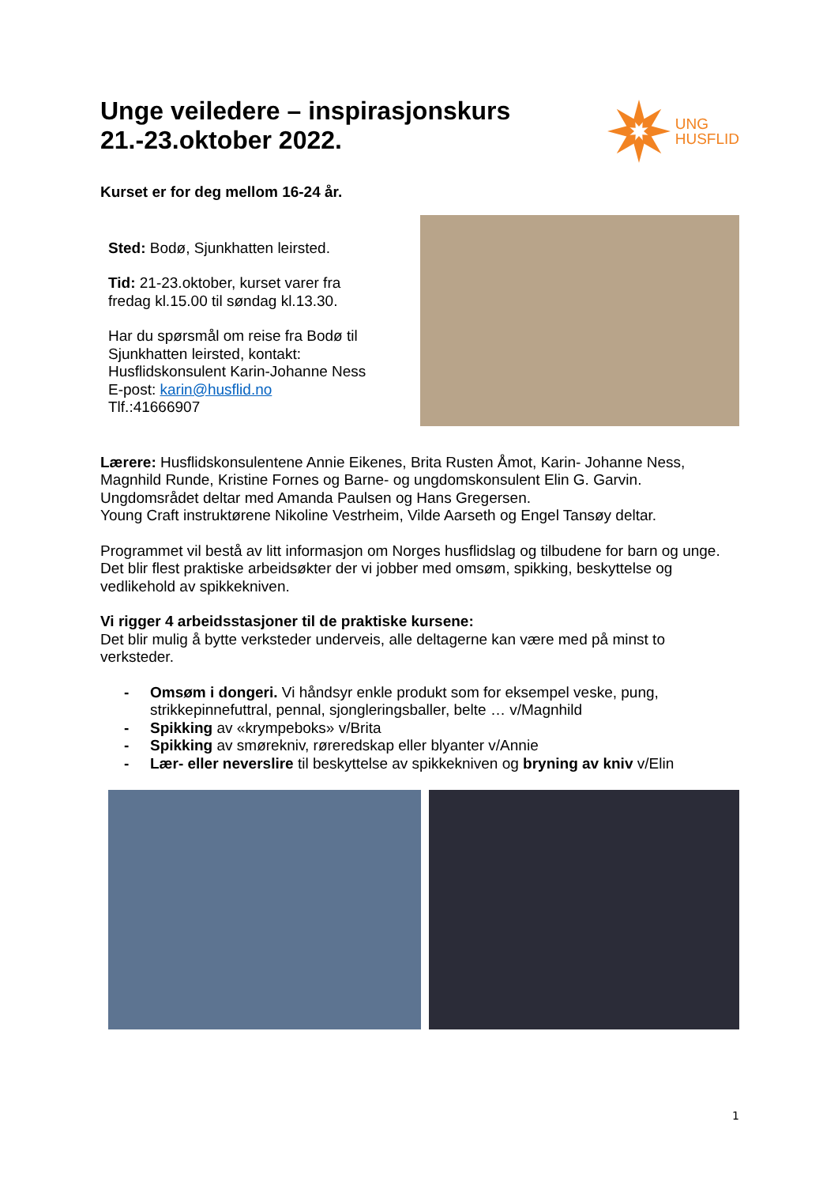Unge veiledere – inspirasjonskurs
21.-23.oktober 2022.
UNG
HUSFLID
Kurset er for deg mellom 16-24 år.
Sted: Bodø, Sjunkhatten leirsted.
Tid: 21-23.oktober, kurset varer fra
fredag kl.15.00 til søndag kl.13.30.
Har du spørsmål om reise fra Bodø til
Sjunkhatten leirsted, kontakt:
Husflidskonsulent Karin-Johanne Ness
E-post: karin@husflid.no
Tlf.:41666907
Lærere: Husflidskonsulentene Annie Eikenes, Brita Rusten Åmot, Karin- Johanne Ness, Magnhild Runde, Kristine Fornes og Barne- og ungdomskonsulent Elin G. Garvin. Ungdomsrådet deltar med Amanda Paulsen og Hans Gregersen.
Young Craft instruktørene Nikoline Vestrheim, Vilde Aarseth og Engel Tansøy deltar.
Programmet vil bestå av litt informasjon om Norges husflidslag og tilbudene for barn og unge. Det blir flest praktiske arbeidsøkter der vi jobber med omsøm, spikking, beskyttelse og vedlikehold av spikkekniven.
Vi rigger 4 arbeidsstasjoner til de praktiske kursene:
Det blir mulig å bytte verksteder underveis, alle deltagerne kan være med på minst to verksteder.
- Omsøm i dongeri. Vi håndsyr enkle produkt som for eksempel veske, pung, strikkepinnefuttral, pennal, sjongleringsballer, belte … v/Magnhild
- Spikking av «krympeboks» v/Brita
- Spikking av smørekniv, røreredskap eller blyanter v/Annie
- Lær- eller neverslire til beskyttelse av spikkekniven og bryning av kniv v/Elin
1